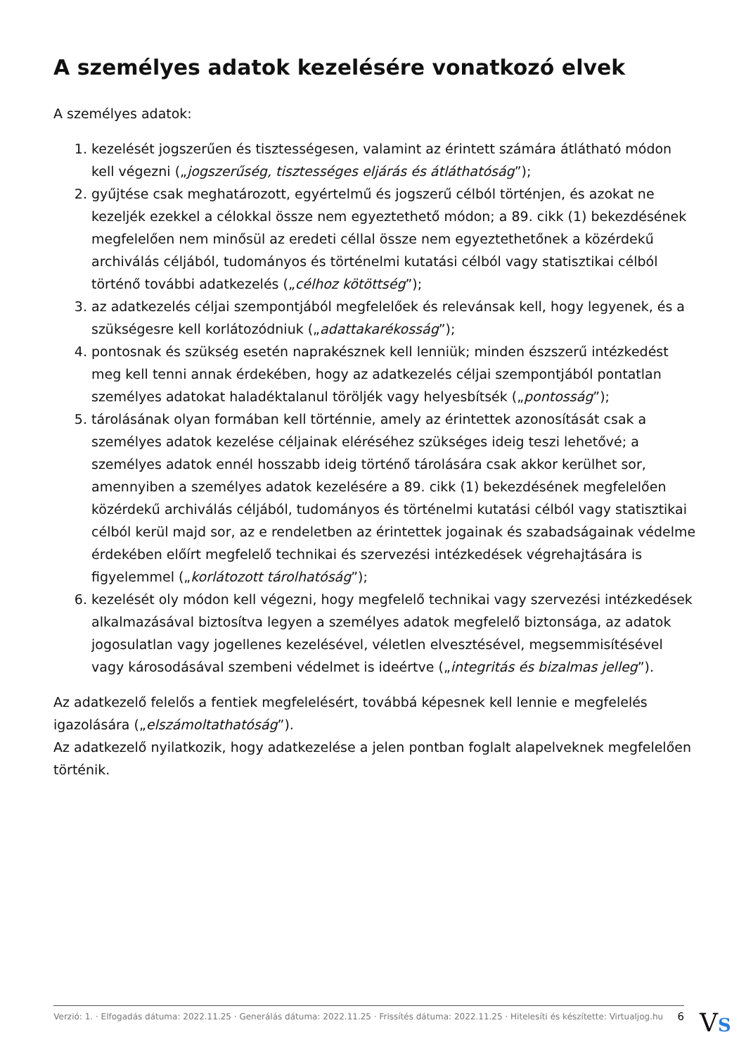A személyes adatok kezelésére vonatkozó elvek
A személyes adatok:
1. kezelését jogszerűen és tisztességesen, valamint az érintett számára átlátható módon kell végezni („jogszerűség, tisztességes eljárás és átláthatóság”);
2. gyűjtése csak meghatározott, egyértelmű és jogszerű célból történjen, és azokat ne kezeljék ezekkel a célokkal össze nem egyeztethető módon; a 89. cikk (1) bekezdésének megfelelően nem minősül az eredeti céllal össze nem egyeztethetőnek a közérdekű archiválás céljából, tudományos és történelmi kutatási célból vagy statisztikai célból történő további adatkezelés („célhoz kötöttség”);
3. az adatkezelés céljai szempontjából megfelelőek és relevánsak kell, hogy legyenek, és a szükségesre kell korlátozódniuk („adattakarékosság”);
4. pontosnak és szükség esetén naprakésznek kell lenniük; minden észszerű intézkedést meg kell tenni annak érdekében, hogy az adatkezelés céljai szempontjából pontatlan személyes adatokat haladéktalanul töröljék vagy helyesbítsék („pontosság”);
5. tárolásának olyan formában kell történnie, amely az érintettek azonosítását csak a személyes adatok kezelése céljainak eléréséhez szükséges ideig teszi lehetővé; a személyes adatok ennél hosszabb ideig történő tárolására csak akkor kerülhet sor, amennyiben a személyes adatok kezelésére a 89. cikk (1) bekezdésének megfelelően közérdekű archiválás céljából, tudományos és történelmi kutatási célból vagy statisztikai célból kerül majd sor, az e rendeletben az érintettek jogainak és szabadságainak védelme érdekében előírt megfelelő technikai és szervezési intézkedések végrehajtására is figyelemmel („korlátozott tárolhatóság”);
6. kezelését oly módon kell végezni, hogy megfelelő technikai vagy szervezési intézkedések alkalmazásával biztosítva legyen a személyes adatok megfelelő biztonsága, az adatok jogosulatlan vagy jogellenes kezelésével, véletlen elvesztésével, megsemmisítésével vagy károsodásával szembeni védelmet is ideértve („integritás és bizalmas jelleg”).
Az adatkezelő felelős a fentiek megfelelésért, továbbá képesnek kell lennie e megfelelés igazolására („elszámoltathatóság”).
Az adatkezelő nyilatkozik, hogy adatkezelése a jelen pontban foglalt alapelveknek megfelelően történik.
Verzió: 1. · Elfogadás dátuma: 2022.11.25 · Generálás dátuma: 2022.11.25 · Frissítés dátuma: 2022.11.25 · Hitelesíti és készítette: Virtualjog.hu 6
VS